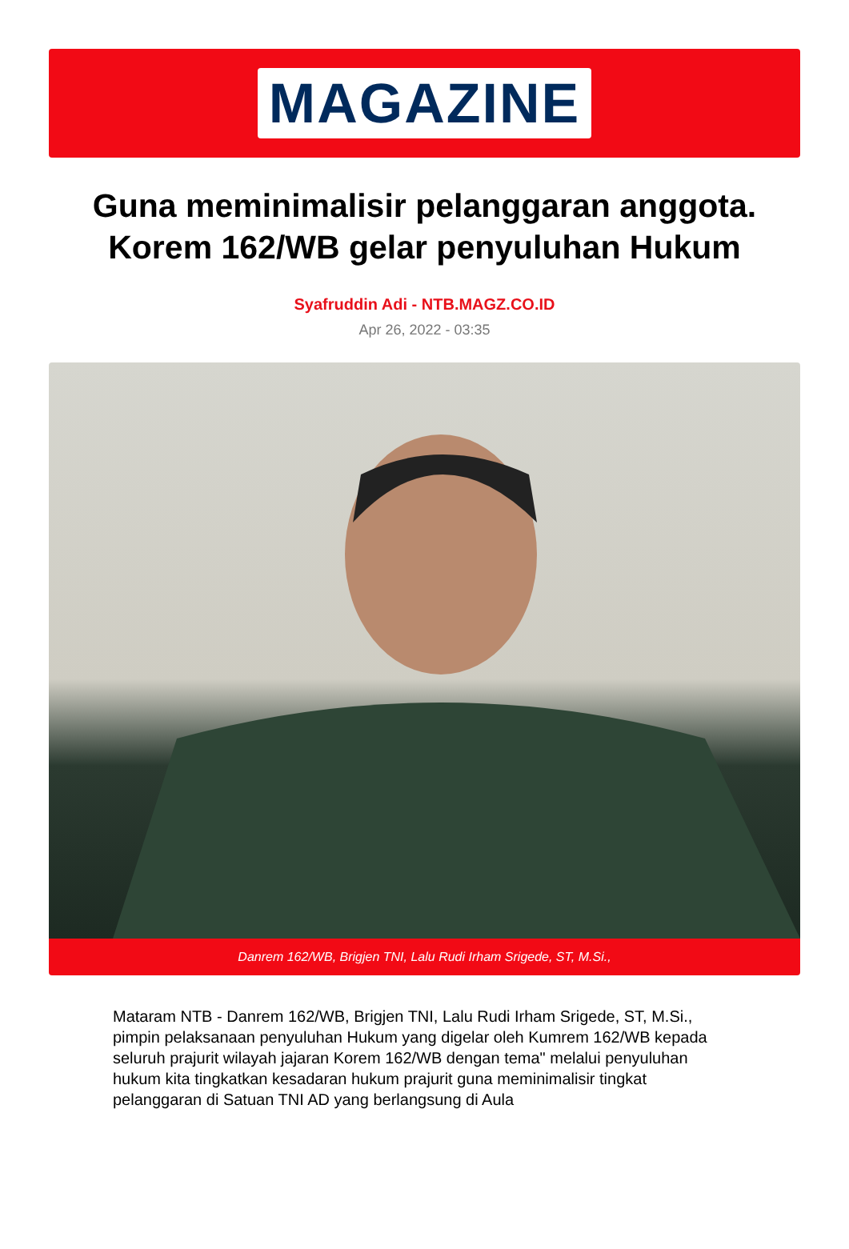MAGAZINE
Guna meminimalisir pelanggaran anggota. Korem 162/WB gelar penyuluhan Hukum
Syafruddin Adi - NTB.MAGZ.CO.ID
Apr 26, 2022 - 03:35
Danrem 162/WB, Brigjen TNI, Lalu Rudi Irham Srigede, ST, M.Si.,
Mataram NTB - Danrem 162/WB, Brigjen TNI, Lalu Rudi Irham Srigede, ST, M.Si., pimpin pelaksanaan penyuluhan Hukum yang digelar oleh Kumrem 162/WB kepada seluruh prajurit wilayah jajaran Korem 162/WB dengan tema" melalui penyuluhan hukum kita tingkatkan kesadaran hukum prajurit guna meminimalisir tingkat pelanggaran di Satuan TNI AD yang berlangsung di Aula